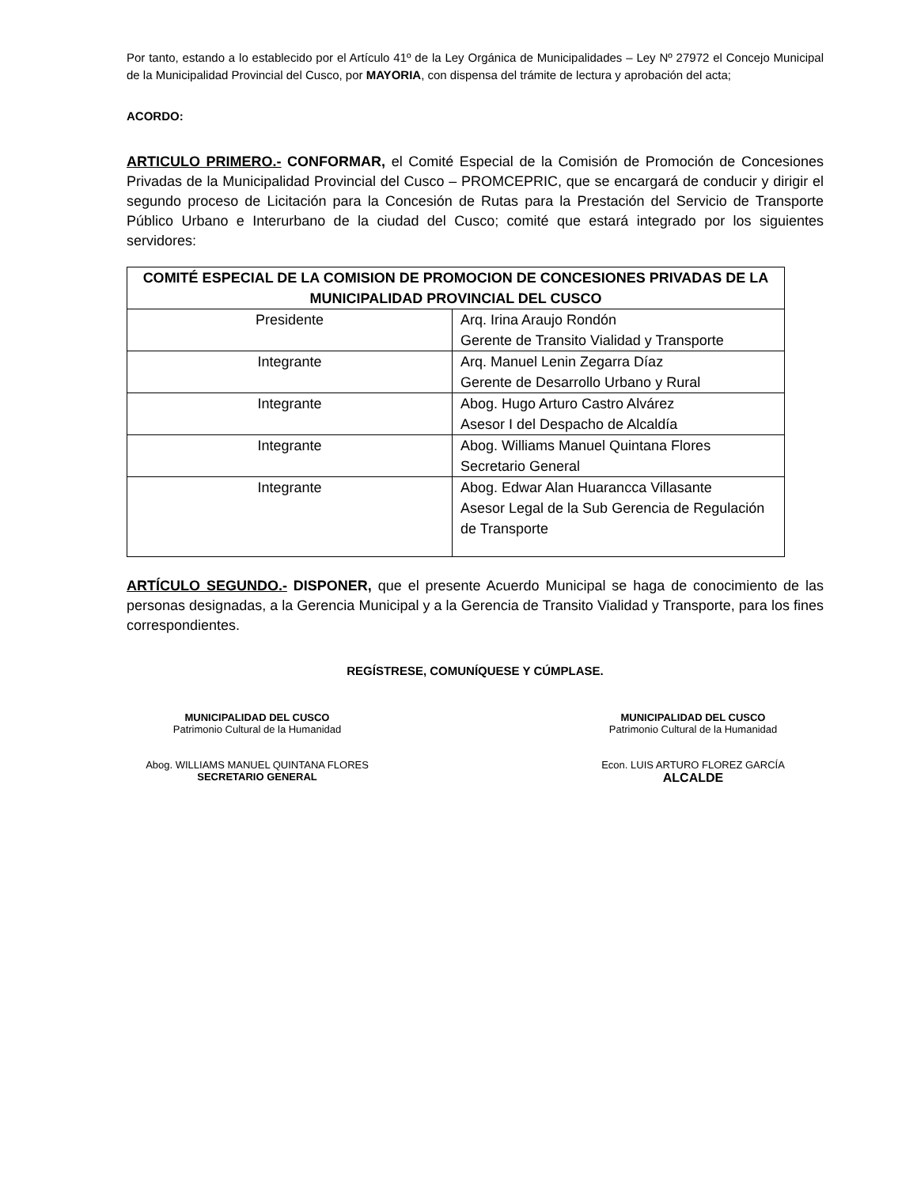Por tanto, estando a lo establecido por el Artículo 41º de la Ley Orgánica de Municipalidades – Ley Nº 27972 el Concejo Municipal de la Municipalidad Provincial del Cusco, por MAYORIA, con dispensa del trámite de lectura y aprobación del acta;
ACORDO:
ARTICULO PRIMERO.- CONFORMAR, el Comité Especial de la Comisión de Promoción de Concesiones Privadas de la Municipalidad Provincial del Cusco – PROMCEPRIC, que se encargará de conducir y dirigir el segundo proceso de Licitación para la Concesión de Rutas para la Prestación del Servicio de Transporte Público Urbano e Interurbano de la ciudad del Cusco; comité que estará integrado por los siguientes servidores:
| COMITÉ ESPECIAL DE LA COMISION DE PROMOCION DE CONCESIONES PRIVADAS DE LA MUNICIPALIDAD PROVINCIAL DEL CUSCO | |
| --- | --- |
| Presidente | Arq. Irina Araujo Rondón Gerente de Transito Vialidad y Transporte |
| Integrante | Arq. Manuel Lenin Zegarra Díaz Gerente de Desarrollo Urbano y Rural |
| Integrante | Abog. Hugo Arturo Castro Alvárez Asesor I del Despacho de Alcaldía |
| Integrante | Abog. Williams Manuel Quintana Flores Secretario General |
| Integrante | Abog. Edwar Alan Huarancca Villasante Asesor Legal de la Sub Gerencia de Regulación de Transporte |
ARTÍCULO SEGUNDO.- DISPONER, que el presente Acuerdo Municipal se haga de conocimiento de las personas designadas, a la Gerencia Municipal y a la Gerencia de Transito Vialidad y Transporte, para los fines correspondientes.
REGÍSTRESE, COMUNÍQUESE Y CÚMPLASE.
MUNICIPALIDAD DEL CUSCO
Patrimonio Cultural de la Humanidad
Abog. WILLIAMS MANUEL QUINTANA FLORES
SECRETARIO GENERAL
MUNICIPALIDAD DEL CUSCO
Patrimonio Cultural de la Humanidad
Econ. LUIS ARTURO FLOREZ GARCÍA
ALCALDE